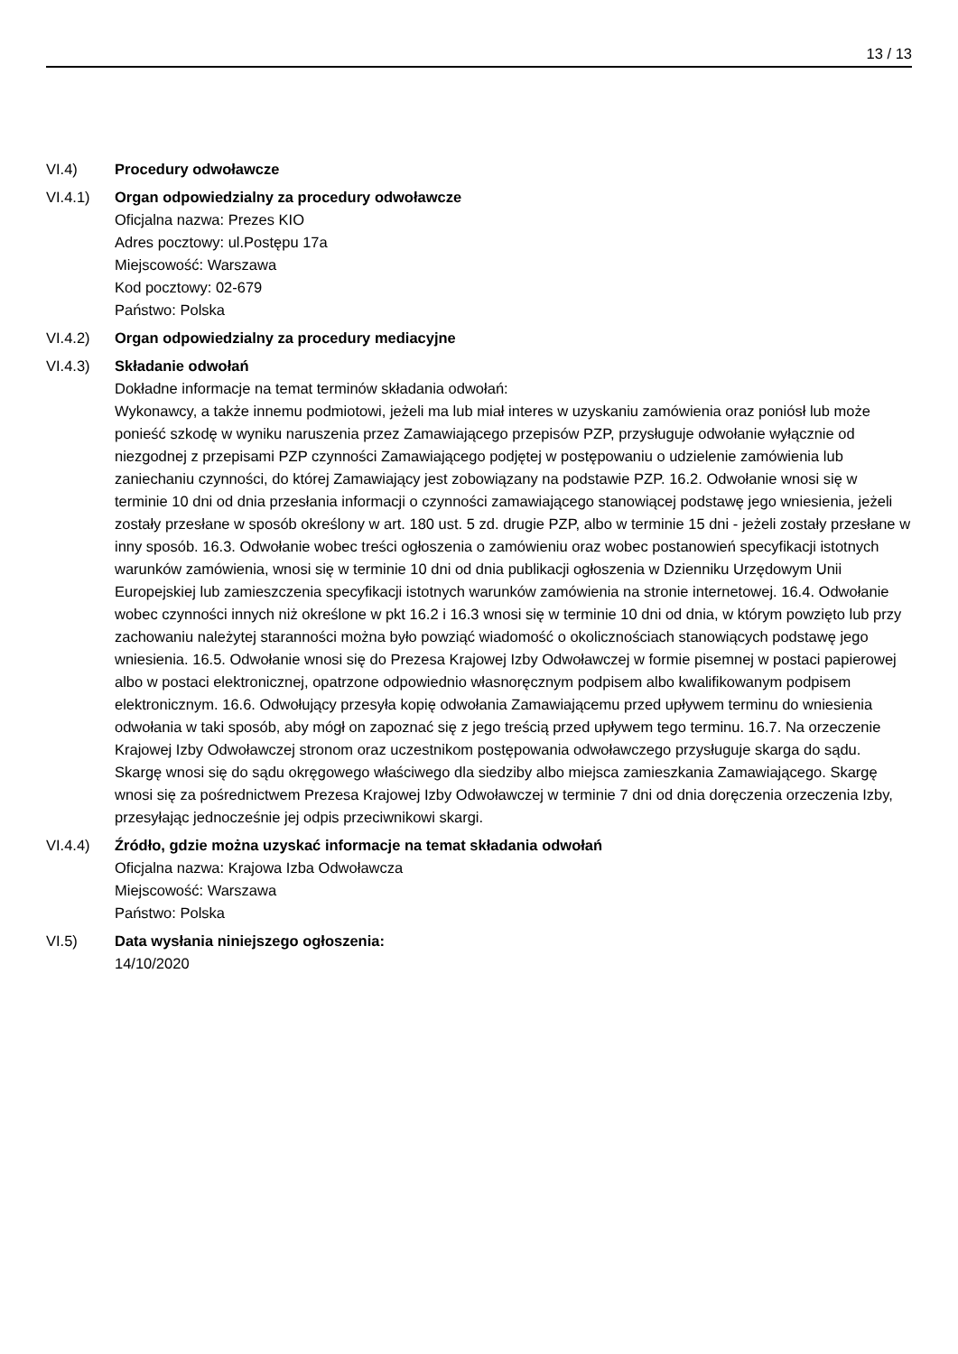13 / 13
VI.4) Procedury odwoławcze
VI.4.1) Organ odpowiedzialny za procedury odwoławcze
Oficjalna nazwa: Prezes KIO
Adres pocztowy: ul.Postępu 17a
Miejscowość: Warszawa
Kod pocztowy: 02-679
Państwo: Polska
VI.4.2) Organ odpowiedzialny za procedury mediacyjne
VI.4.3) Składanie odwołań
Dokładne informacje na temat terminów składania odwołań:
Wykonawcy, a także innemu podmiotowi, jeżeli ma lub miał interes w uzyskaniu zamówienia oraz poniósł lub może ponieść szkodę w wyniku naruszenia przez Zamawiającego przepisów PZP, przysługuje odwołanie wyłącznie od niezgodnej z przepisami PZP czynności Zamawiającego podjętej w postępowaniu o udzielenie zamówienia lub zaniechaniu czynności, do której Zamawiający jest zobowiązany na podstawie PZP. 16.2. Odwołanie wnosi się w terminie 10 dni od dnia przesłania informacji o czynności zamawiającego stanowiącej podstawę jego wniesienia, jeżeli zostały przesłane w sposób określony w art. 180 ust. 5 zd. drugie PZP, albo w terminie 15 dni - jeżeli zostały przesłane w inny sposób. 16.3. Odwołanie wobec treści ogłoszenia o zamówieniu oraz wobec postanowień specyfikacji istotnych warunków zamówienia, wnosi się w terminie 10 dni od dnia publikacji ogłoszenia w Dzienniku Urzędowym Unii Europejskiej lub zamieszczenia specyfikacji istotnych warunków zamówienia na stronie internetowej. 16.4. Odwołanie wobec czynności innych niż określone w pkt 16.2 i 16.3 wnosi się w terminie 10 dni od dnia, w którym powzięto lub przy zachowaniu należytej staranności można było powziąć wiadomość o okolicznościach stanowiących podstawę jego wniesienia. 16.5. Odwołanie wnosi się do Prezesa Krajowej Izby Odwoławczej w formie pisemnej w postaci papierowej albo w postaci elektronicznej, opatrzone odpowiednio własnoręcznym podpisem albo kwalifikowanym podpisem elektronicznym. 16.6. Odwołujący przesyła kopię odwołania Zamawiającemu przed upływem terminu do wniesienia odwołania w taki sposób, aby mógł on zapoznać się z jego treścią przed upływem tego terminu. 16.7. Na orzeczenie Krajowej Izby Odwoławczej stronom oraz uczestnikom postępowania odwoławczego przysługuje skarga do sądu. Skargę wnosi się do sądu okręgowego właściwego dla siedziby albo miejsca zamieszkania Zamawiającego. Skargę wnosi się za pośrednictwem Prezesa Krajowej Izby Odwoławczej w terminie 7 dni od dnia doręczenia orzeczenia Izby, przesyłając jednocześnie jej odpis przeciwnikowi skargi.
VI.4.4) Źródło, gdzie można uzyskać informacje na temat składania odwołań
Oficjalna nazwa: Krajowa Izba Odwoławcza
Miejscowość: Warszawa
Państwo: Polska
VI.5) Data wysłania niniejszego ogłoszenia:
14/10/2020